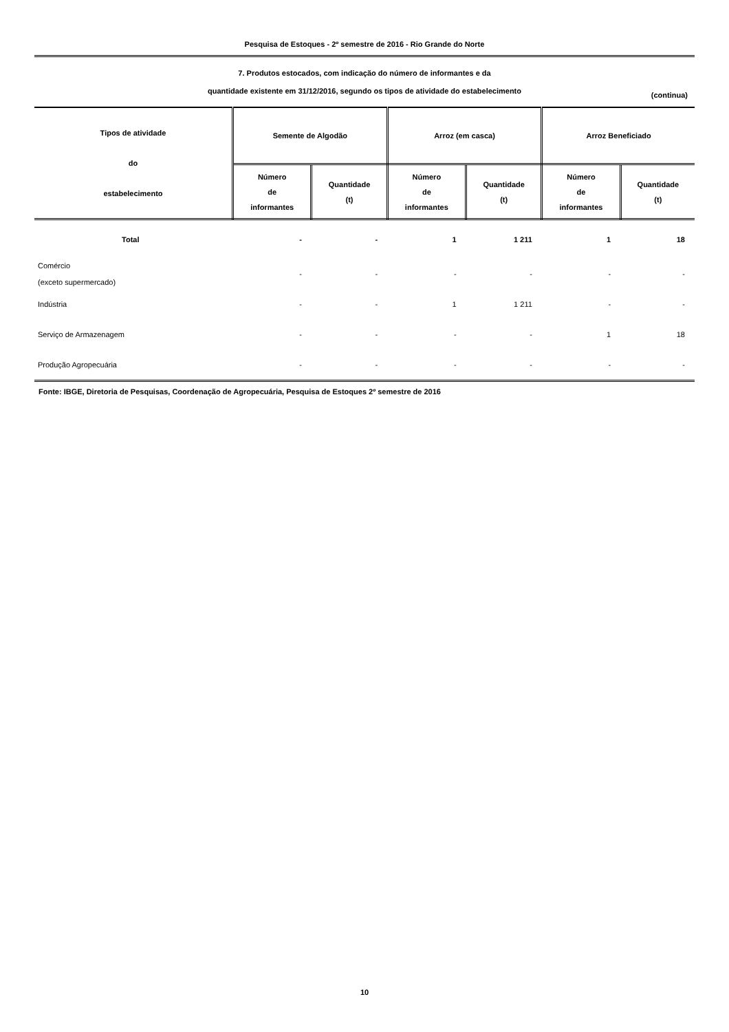Pesquisa de Estoques - 2º semestre de 2016 - Rio Grande do Norte
7. Produtos estocados, com indicação do número de informantes e da
quantidade existente em 31/12/2016, segundo os tipos de atividade do estabelecimento
(continua)
| Tipos de atividade do estabelecimento | Semente de Algodão | | Arroz (em casca) | | Arroz Beneficiado | |
| --- | --- | --- | --- | --- | --- | --- |
| | Número de informantes | Quantidade (t) | Número de informantes | Quantidade (t) | Número de informantes | Quantidade (t) |
| Total | - | - | 1 | 1 211 | 1 | 18 |
| Comércio (exceto supermercado) | - | - | - | - | - | - |
| Indústria | - | - | 1 | 1 211 | - | - |
| Serviço de Armazenagem | - | - | - | - | 1 | 18 |
| Produção Agropecuária | - | - | - | - | - | - |
Fonte: IBGE, Diretoria de Pesquisas, Coordenação de Agropecuária, Pesquisa de Estoques 2º semestre de 2016
10